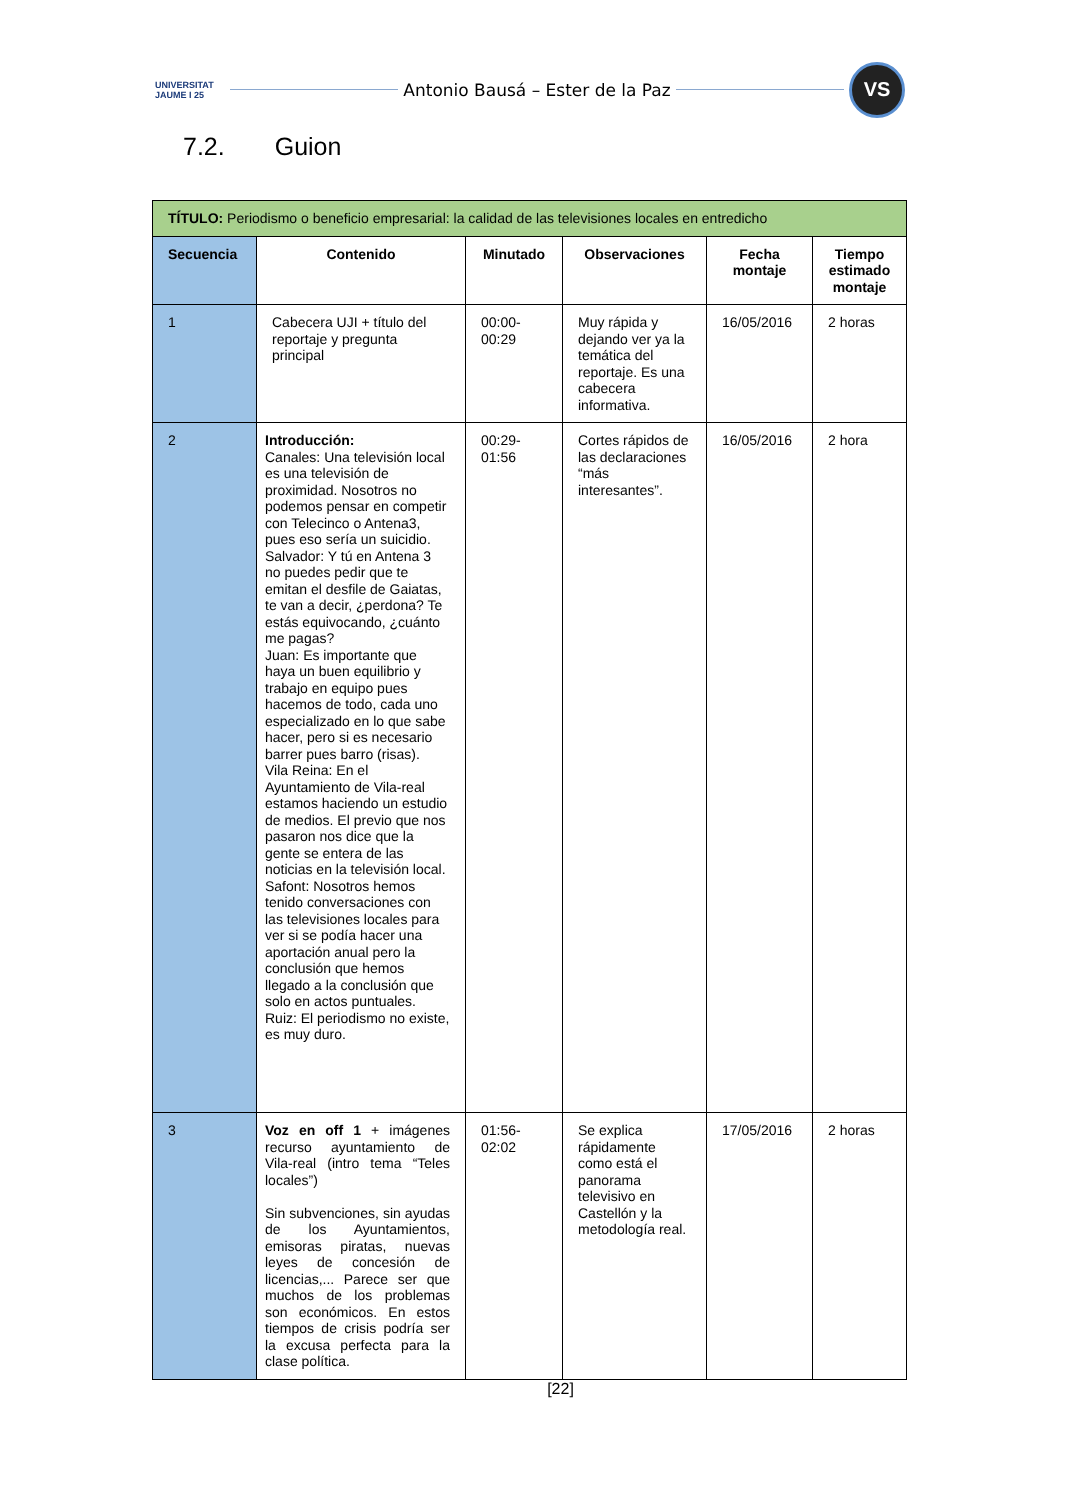UNIVERSITAT JAUME I 25
Antonio Bausá – Ester de la Paz
VS
7.2. Guion
| TÍTULO: Periodismo o beneficio empresarial: la calidad de las televisiones locales en entredicho | | | | | |
| --- | --- | --- | --- | --- | --- |
| Secuencia | Contenido | Minutado | Observaciones | Fecha montaje | Tiempo estimado montaje |
| 1 | Cabecera UJI + título del reportaje y pregunta principal | 00:00-00:29 | Muy rápida y dejando ver ya la temática del reportaje. Es una cabecera informativa. | 16/05/2016 | 2 horas |
| 2 | Introducción: Canales: Una televisión local es una televisión de proximidad. Nosotros no podemos pensar en competir con Telecinco o Antena3, pues eso sería un suicidio. Salvador: Y tú en Antena 3 no puedes pedir que te emitan el desfile de Gaiatas, te van a decir, ¿perdona? Te estás equivocando, ¿cuánto me pagas? Juan: Es importante que haya un buen equilibrio y trabajo en equipo pues hacemos de todo, cada uno especializado en lo que sabe hacer, pero si es necesario barrer pues barro (risas). Vila Reina: En el Ayuntamiento de Vila-real estamos haciendo un estudio de medios. El previo que nos pasaron nos dice que la gente se entera de las noticias en la televisión local. Safont: Nosotros hemos tenido conversaciones con las televisiones locales para ver si se podía hacer una aportación anual pero la conclusión que hemos llegado a la conclusión que solo en actos puntuales. Ruiz: El periodismo no existe, es muy duro. | 00:29-01:56 | Cortes rápidos de las declaraciones “más interesantes”. | 16/05/2016 | 2 hora |
| 3 | Voz en off 1 + imágenes recurso ayuntamiento de Vila-real (intro tema “Teles locales”) Sin subvenciones, sin ayudas de los Ayuntamientos, emisoras piratas, nuevas leyes de concesión de licencias,... Parece ser que muchos de los problemas son económicos. En estos tiempos de crisis podría ser la excusa perfecta para la clase política. | 01:56-02:02 | Se explica rápidamente como está el panorama televisivo en Castellón y la metodología real. | 17/05/2016 | 2 horas |
[22]